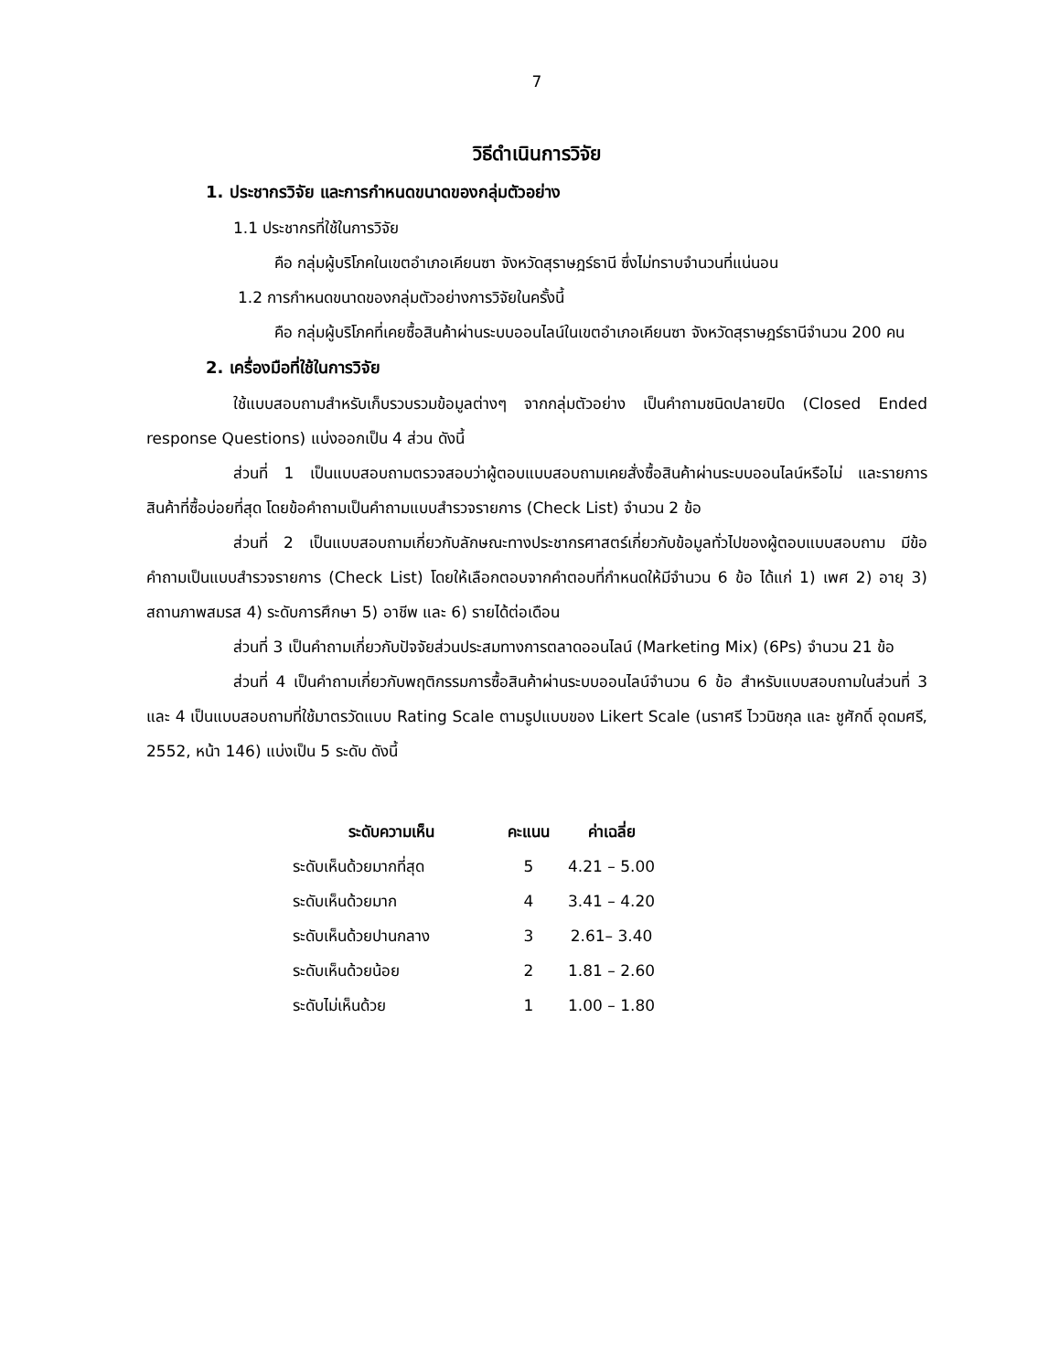7
วิธีดำเนินการวิจัย
1. ประชากรวิจัย และการกำหนดขนาดของกลุ่มตัวอย่าง
1.1 ประชากรที่ใช้ในการวิจัย
คือ กลุ่มผู้บริโภคในเขตอำเภอเคียนซา จังหวัดสุราษฎร์ธานี ซึ่งไม่ทราบจำนวนที่แน่นอน
1.2 การกำหนดขนาดของกลุ่มตัวอย่างการวิจัยในครั้งนี้
คือ กลุ่มผู้บริโภคที่เคยซื้อสินค้าผ่านระบบออนไลน์ในเขตอำเภอเคียนซา จังหวัดสุราษฎร์ธานีจำนวน 200 คน
2. เครื่องมือที่ใช้ในการวิจัย
ใช้แบบสอบถามสำหรับเก็บรวบรวมข้อมูลต่างๆ จากกลุ่มตัวอย่าง เป็นคำถามชนิดปลายปิด (Closed Ended response Questions) แบ่งออกเป็น 4 ส่วน ดังนี้
ส่วนที่ 1 เป็นแบบสอบถามตรวจสอบว่าผู้ตอบแบบสอบถามเคยสั่งซื้อสินค้าผ่านระบบออนไลน์หรือไม่ และรายการสินค้าที่ซื้อบ่อยที่สุด โดยข้อคำถามเป็นคำถามแบบสำรวจรายการ (Check List) จำนวน 2 ข้อ
ส่วนที่ 2 เป็นแบบสอบถามเกี่ยวกับลักษณะทางประชากรศาสตร์เกี่ยวกับข้อมูลทั่วไปของผู้ตอบแบบสอบถาม มีข้อคำถามเป็นแบบสำรวจรายการ (Check List) โดยให้เลือกตอบจากคำตอบที่กำหนดให้มีจำนวน 6 ข้อ ได้แก่ 1) เพศ 2) อายุ 3) สถานภาพสมรส 4) ระดับการศึกษา 5) อาชีพ และ 6) รายได้ต่อเดือน
ส่วนที่ 3 เป็นคำถามเกี่ยวกับปัจจัยส่วนประสมทางการตลาดออนไลน์ (Marketing Mix) (6Ps) จำนวน 21 ข้อ
ส่วนที่ 4 เป็นคำถามเกี่ยวกับพฤติกรรมการซื้อสินค้าผ่านระบบออนไลน์จำนวน 6 ข้อ สำหรับแบบสอบถามในส่วนที่ 3 และ 4 เป็นแบบสอบถามที่ใช้มาตรวัดแบบ Rating Scale ตามรูปแบบของ Likert Scale (นราศรี ไววนิชกุล และ ชูศักดิ์ อุดมศรี, 2552, หน้า 146) แบ่งเป็น 5 ระดับ ดังนี้
| ระดับความเห็น | คะแนน | ค่าเฉลี่ย |
| --- | --- | --- |
| ระดับเห็นด้วยมากที่สุด | 5 | 4.21 – 5.00 |
| ระดับเห็นด้วยมาก | 4 | 3.41 – 4.20 |
| ระดับเห็นด้วยปานกลาง | 3 | 2.61– 3.40 |
| ระดับเห็นด้วยน้อย | 2 | 1.81 – 2.60 |
| ระดับไม่เห็นด้วย | 1 | 1.00 – 1.80 |